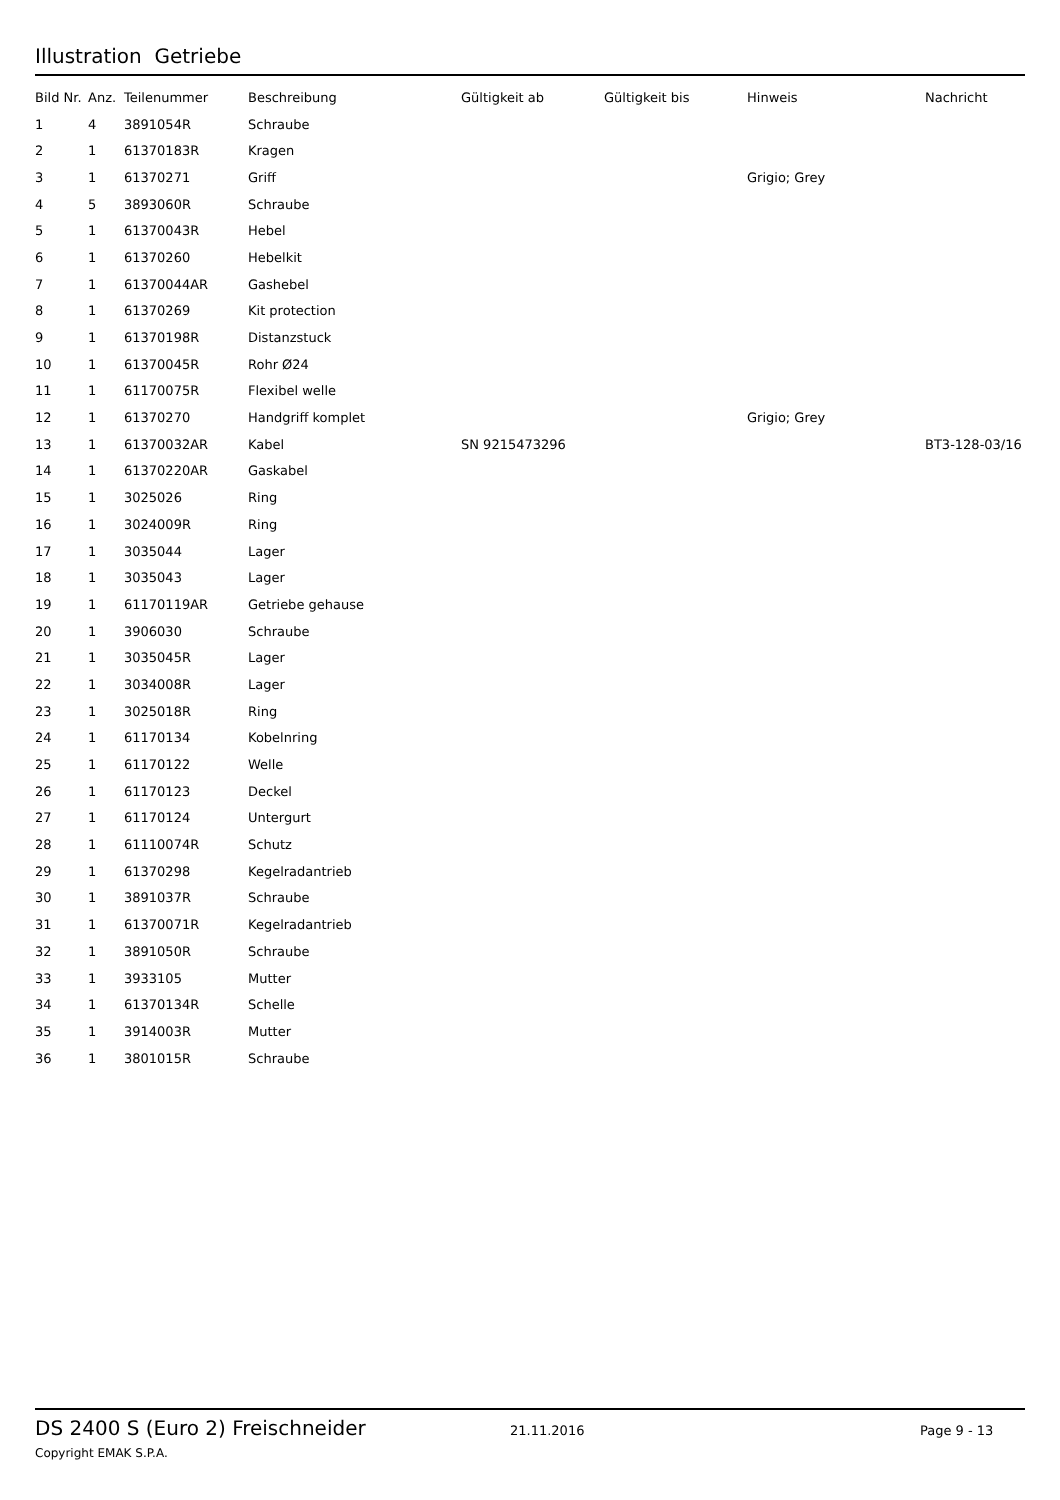Illustration Getriebe
| Bild Nr. | Anz. | Teilenummer | Beschreibung | Gültigkeit ab | Gültigkeit bis | Hinweis | Nachricht |
| --- | --- | --- | --- | --- | --- | --- | --- |
| 1 | 4 | 3891054R | Schraube | | | | |
| 2 | 1 | 61370183R | Kragen | | | | |
| 3 | 1 | 61370271 | Griff | | | Grigio; Grey | |
| 4 | 5 | 3893060R | Schraube | | | | |
| 5 | 1 | 61370043R | Hebel | | | | |
| 6 | 1 | 61370260 | Hebelkit | | | | |
| 7 | 1 | 61370044AR | Gashebel | | | | |
| 8 | 1 | 61370269 | Kit protection | | | | |
| 9 | 1 | 61370198R | Distanzstuck | | | | |
| 10 | 1 | 61370045R | Rohr Ø24 | | | | |
| 11 | 1 | 61170075R | Flexibel welle | | | | |
| 12 | 1 | 61370270 | Handgriff komplet | | | Grigio; Grey | |
| 13 | 1 | 61370032AR | Kabel | SN 9215473296 | | | BT3-128-03/16 |
| 14 | 1 | 61370220AR | Gaskabel | | | | |
| 15 | 1 | 3025026 | Ring | | | | |
| 16 | 1 | 3024009R | Ring | | | | |
| 17 | 1 | 3035044 | Lager | | | | |
| 18 | 1 | 3035043 | Lager | | | | |
| 19 | 1 | 61170119AR | Getriebe gehause | | | | |
| 20 | 1 | 3906030 | Schraube | | | | |
| 21 | 1 | 3035045R | Lager | | | | |
| 22 | 1 | 3034008R | Lager | | | | |
| 23 | 1 | 3025018R | Ring | | | | |
| 24 | 1 | 61170134 | Kobelnring | | | | |
| 25 | 1 | 61170122 | Welle | | | | |
| 26 | 1 | 61170123 | Deckel | | | | |
| 27 | 1 | 61170124 | Untergurt | | | | |
| 28 | 1 | 61110074R | Schutz | | | | |
| 29 | 1 | 61370298 | Kegelradantrieb | | | | |
| 30 | 1 | 3891037R | Schraube | | | | |
| 31 | 1 | 61370071R | Kegelradantrieb | | | | |
| 32 | 1 | 3891050R | Schraube | | | | |
| 33 | 1 | 3933105 | Mutter | | | | |
| 34 | 1 | 61370134R | Schelle | | | | |
| 35 | 1 | 3914003R | Mutter | | | | |
| 36 | 1 | 3801015R | Schraube | | | | |
DS 2400 S (Euro 2) Freischneider 21.11.2016 Page 9 - 13
Copyright EMAK S.P.A.